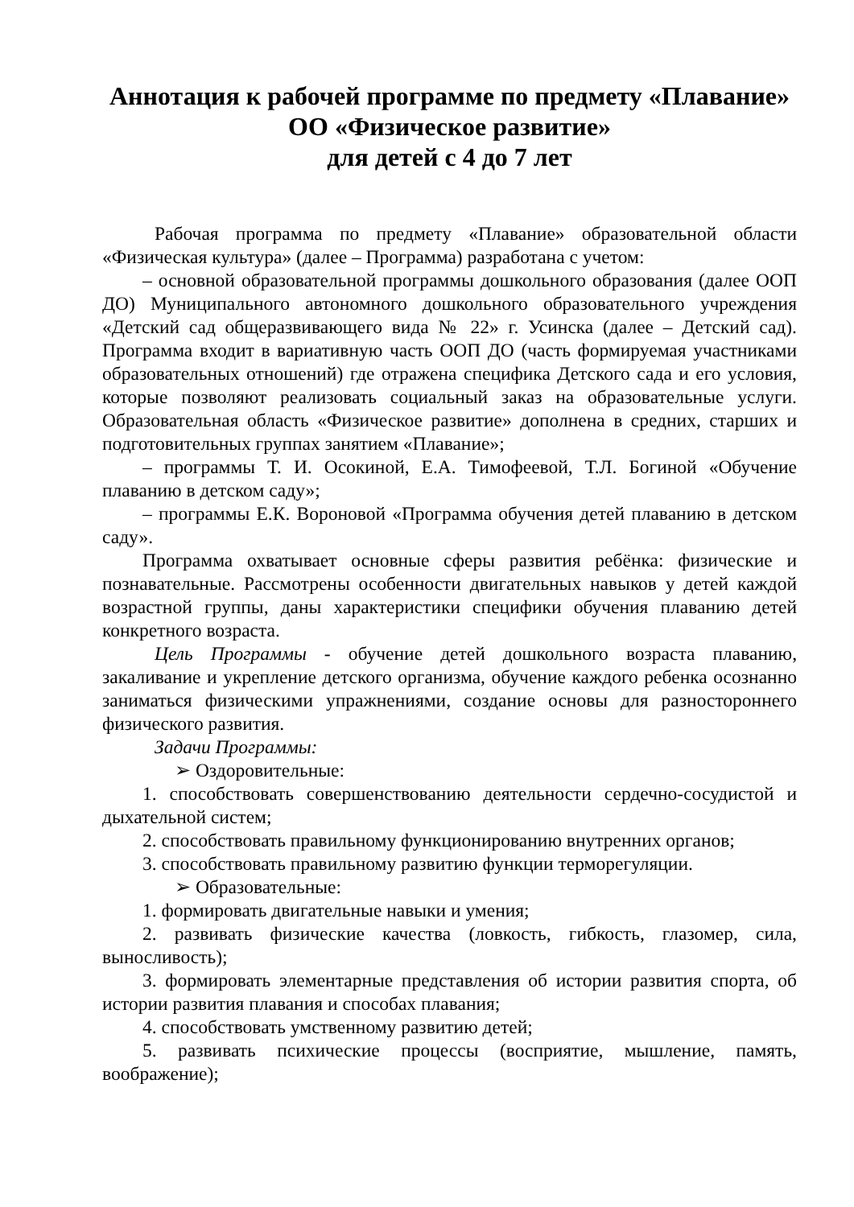Аннотация к рабочей программе по предмету «Плавание»
ОО «Физическое развитие»
для детей с 4 до 7 лет
Рабочая программа по предмету «Плавание» образовательной области «Физическая культура» (далее – Программа) разработана с учетом:
– основной образовательной программы дошкольного образования (далее ООП ДО) Муниципального автономного дошкольного образовательного учреждения «Детский сад общеразвивающего вида № 22» г. Усинска (далее – Детский сад). Программа входит в вариативную часть ООП ДО (часть формируемая участниками образовательных отношений) где отражена специфика Детского сада и его условия, которые позволяют реализовать социальный заказ на образовательные услуги. Образовательная область «Физическое развитие» дополнена в средних, старших и подготовительных группах занятием «Плавание»;
– программы Т. И. Осокиной, Е.А. Тимофеевой, Т.Л. Богиной «Обучение плаванию в детском саду»;
– программы Е.К. Вороновой «Программа обучения детей плаванию в детском саду».
Программа охватывает основные сферы развития ребёнка: физические и познавательные. Рассмотрены особенности двигательных навыков у детей каждой возрастной группы, даны характеристики специфики обучения плаванию детей конкретного возраста.
Цель Программы - обучение детей дошкольного возраста плаванию, закаливание и укрепление детского организма, обучение каждого ребенка осознанно заниматься физическими упражнениями, создание основы для разностороннего физического развития.
Задачи Программы:
➢ Оздоровительные:
1. способствовать совершенствованию деятельности сердечно-сосудистой и дыхательной систем;
2. способствовать правильному функционированию внутренних органов;
3. способствовать правильному развитию функции терморегуляции.
➢ Образовательные:
1. формировать двигательные навыки и умения;
2. развивать физические качества (ловкость, гибкость, глазомер, сила, выносливость);
3. формировать элементарные представления об истории развития спорта, об истории развития плавания и способах плавания;
4. способствовать умственному развитию детей;
5. развивать психические процессы (восприятие, мышление, память, воображение);